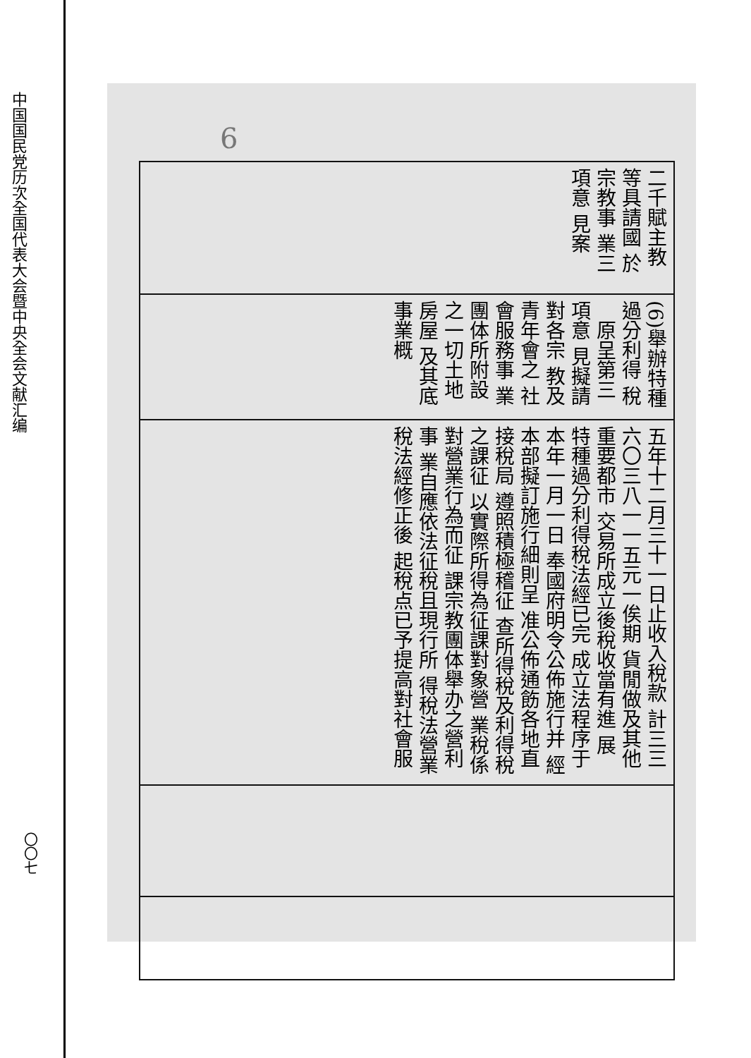中国国民党历次全国代表大会暨中央全会文献汇编
〇〇七
6
| 二千賦主教 等具請國 於宗教事 業三項意 見案 |
| (6)舉辦特種 過分利得 稅 原呈第三項意 見擬請對各宗 教及青年會之 社會服務事 業團体所附設 之一切土地房屋 及其底事業概 |
| 五年十二月三十一日止收入稅款 計三三六〇三八一一五元一俟期 貨閒做及其他重要都市 交易所成立後稅收當有進 展 特種過分利得稅法經已完 成立法程序于本年一月一日 奉國府明令公佈施行并 經本部擬訂施行細則呈 准公佈通飭各地直接稅局 遵照積極稽征 查所得稅及利得稅之課征 以實際所得為征課對象營 業稅係對營業行為而征 課宗教團体舉办之營利事 業自應依法征稅且現行所 得稅法營業稅法經修正後 起稅点已予提高對社會服 |